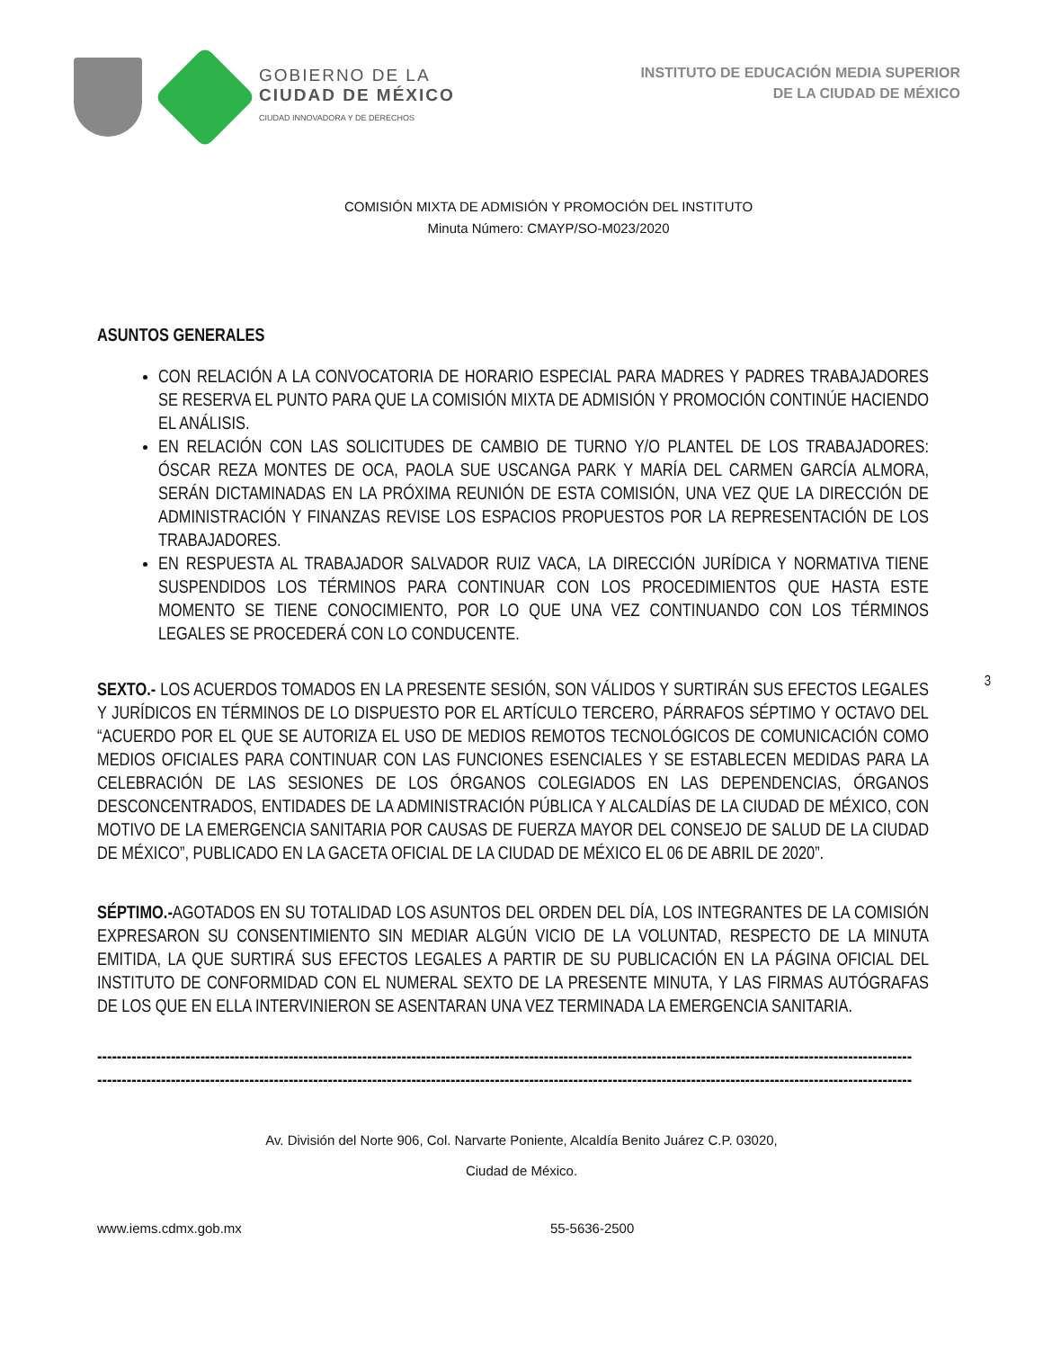GOBIERNO DE LA
CIUDAD DE MÉXICO
CIUDAD INNOVADORA Y DE DERECHOS
INSTITUTO DE EDUCACIÓN MEDIA SUPERIOR
DE LA CIUDAD DE MÉXICO
COMISIÓN MIXTA DE ADMISIÓN Y PROMOCIÓN DEL INSTITUTO
Minuta Número: CMAYP/SO-M023/2020
ASUNTOS GENERALES
CON RELACIÓN A LA CONVOCATORIA DE HORARIO ESPECIAL PARA MADRES Y PADRES TRABAJADORES SE RESERVA EL PUNTO PARA QUE LA COMISIÓN MIXTA DE ADMISIÓN Y PROMOCIÓN CONTINÚE HACIENDO EL ANÁLISIS.
EN RELACIÓN CON LAS SOLICITUDES DE CAMBIO DE TURNO Y/O PLANTEL DE LOS TRABAJADORES: ÓSCAR REZA MONTES DE OCA, PAOLA SUE USCANGA PARK Y MARÍA DEL CARMEN GARCÍA ALMORA, SERÁN DICTAMINADAS EN LA PRÓXIMA REUNIÓN DE ESTA COMISIÓN, UNA VEZ QUE LA DIRECCIÓN DE ADMINISTRACIÓN Y FINANZAS REVISE LOS ESPACIOS PROPUESTOS POR LA REPRESENTACIÓN DE LOS TRABAJADORES.
EN RESPUESTA AL TRABAJADOR SALVADOR RUIZ VACA, LA DIRECCIÓN JURÍDICA Y NORMATIVA TIENE SUSPENDIDOS LOS TÉRMINOS PARA CONTINUAR CON LOS PROCEDIMIENTOS QUE HASTA ESTE MOMENTO SE TIENE CONOCIMIENTO, POR LO QUE UNA VEZ CONTINUANDO CON LOS TÉRMINOS LEGALES SE PROCEDERÁ CON LO CONDUCENTE.
3
SEXTO.- LOS ACUERDOS TOMADOS EN LA PRESENTE SESIÓN, SON VÁLIDOS Y SURTIRÁN SUS EFECTOS LEGALES Y JURÍDICOS EN TÉRMINOS DE LO DISPUESTO POR EL ARTÍCULO TERCERO, PÁRRAFOS SÉPTIMO Y OCTAVO DEL “ACUERDO POR EL QUE SE AUTORIZA EL USO DE MEDIOS REMOTOS TECNOLÓGICOS DE COMUNICACIÓN COMO MEDIOS OFICIALES PARA CONTINUAR CON LAS FUNCIONES ESENCIALES Y SE ESTABLECEN MEDIDAS PARA LA CELEBRACIÓN DE LAS SESIONES DE LOS ÓRGANOS COLEGIADOS EN LAS DEPENDENCIAS, ÓRGANOS DESCONCENTRADOS, ENTIDADES DE LA ADMINISTRACIÓN PÚBLICA Y ALCALDÍAS DE LA CIUDAD DE MÉXICO, CON MOTIVO DE LA EMERGENCIA SANITARIA POR CAUSAS DE FUERZA MAYOR DEL CONSEJO DE SALUD DE LA CIUDAD DE MÉXICO”, PUBLICADO EN LA GACETA OFICIAL DE LA CIUDAD DE MÉXICO EL 06 DE ABRIL DE 2020”.
SÉPTIMO.-AGOTADOS EN SU TOTALIDAD LOS ASUNTOS DEL ORDEN DEL DÍA, LOS INTEGRANTES DE LA COMISIÓN EXPRESARON SU CONSENTIMIENTO SIN MEDIAR ALGÚN VICIO DE LA VOLUNTAD, RESPECTO DE LA MINUTA EMITIDA, LA QUE SURTIRÁ SUS EFECTOS LEGALES A PARTIR DE SU PUBLICACIÓN EN LA PÁGINA OFICIAL DEL INSTITUTO DE CONFORMIDAD CON EL NUMERAL SEXTO DE LA PRESENTE MINUTA, Y LAS FIRMAS AUTÓGRAFAS DE LOS QUE EN ELLA INTERVINIERON SE ASENTARAN UNA VEZ TERMINADA LA EMERGENCIA SANITARIA.
----------------------------------------------------------------------------------------------------------------------------------------------------------------------
----------------------------------------------------------------------------------------------------------------------------------------------------------------------
Av. División del Norte 906, Col. Narvarte Poniente, Alcaldía Benito Juárez C.P. 03020,
Ciudad de México.
www.iems.cdmx.gob.mx 55-5636-2500